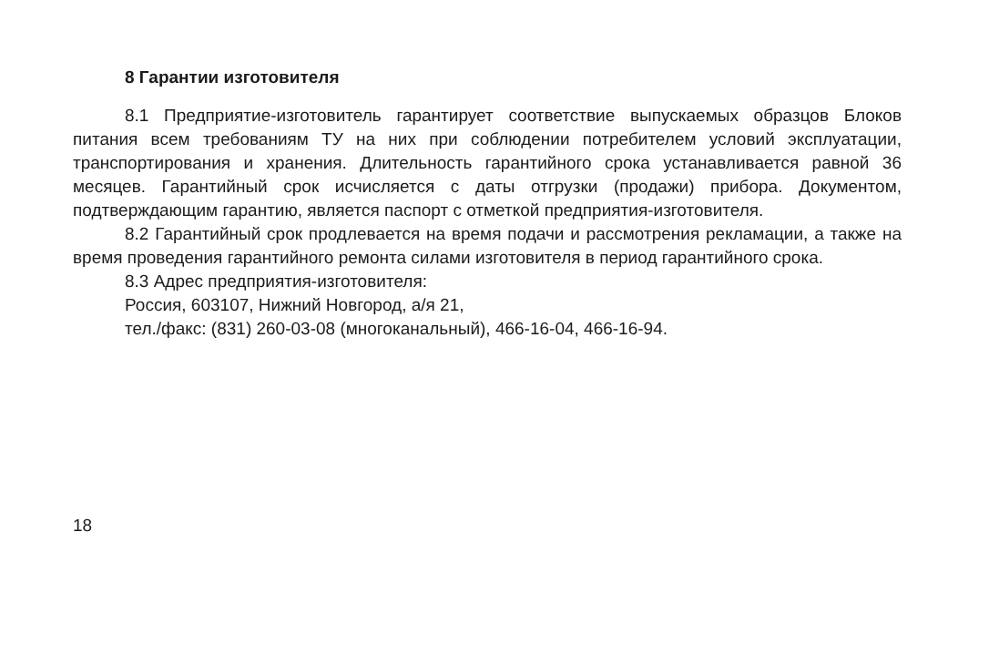8 Гарантии изготовителя
8.1 Предприятие-изготовитель гарантирует соответствие выпускаемых образцов Блоков питания всем требованиям ТУ на них при соблюдении потребителем условий эксплуатации, транспортирования и хранения. Длительность гарантийного срока устанавливается равной 36 месяцев. Гарантийный срок исчисляется с даты отгрузки (продажи) прибора. Документом, подтверждающим гарантию, является паспорт с отметкой предприятия-изготовителя.
8.2 Гарантийный срок продлевается на время подачи и рассмотрения рекламации, а также на время проведения гарантийного ремонта силами изготовителя в период гарантийного срока.
8.3 Адрес предприятия-изготовителя:
Россия, 603107, Нижний Новгород, а/я 21,
тел./факс: (831) 260-03-08 (многоканальный), 466-16-04, 466-16-94.
18